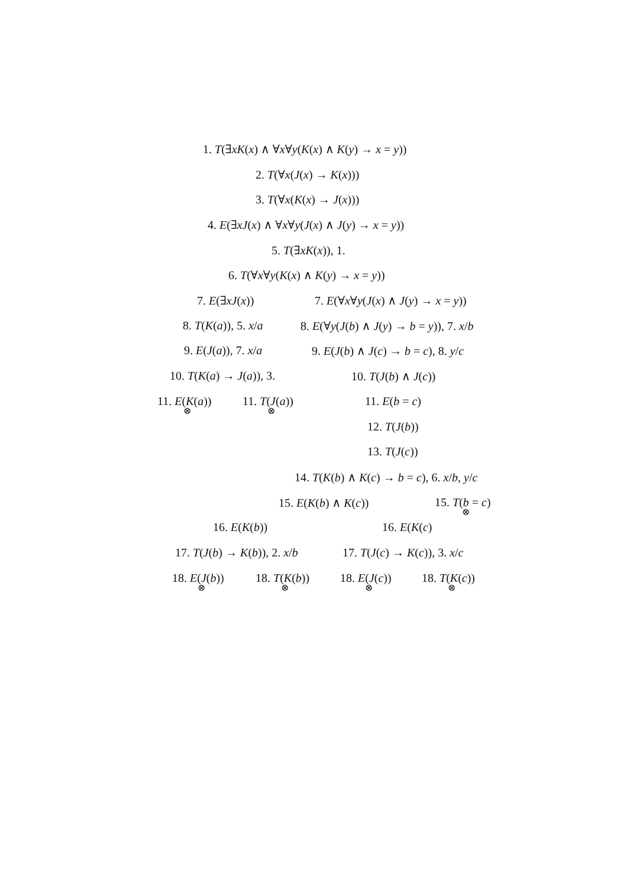1. T(∃xK(x) ∧ ∀x∀y(K(x) ∧ K(y) → x = y))
2. T(∀x(J(x) → K(x)))
3. T(∀x(K(x) → J(x)))
4. E(∃xJ(x) ∧ ∀x∀y(J(x) ∧ J(y) → x = y))
5. T(∃xK(x)), 1.
6. T(∀x∀y(K(x) ∧ K(y) → x = y))
7. E(∃xJ(x)) 7. E(∀x∀y(J(x) ∧ J(y) → x = y))
8. T(K(a)), 5. x/a 8. E(∀y(J(b) ∧ J(y) → b = y)), 7. x/b
9. E(J(a)), 7. x/a 9. E(J(b) ∧ J(c) → b = c), 8. y/c
10. T(K(a) → J(a)), 3. 10. T(J(b) ∧ J(c))
11. E(K(a))
⊗
11. T(J(a))
⊗
11. E(b = c)
12. T(J(b))
13. T(J(c))
14. T(K(b) ∧ K(c) → b = c), 6. x/b, y/c
15. E(K(b) ∧ K(c)) 15. T(b = c)
⊗
16. E(K(b)) 16. E(K(c)
17. T(J(b) → K(b)), 2. x/b 17. T(J(c) → K(c)), 3. x/c
18. E(J(b))
⊗
18. T(K(b))
⊗
18. E(J(c))
⊗
18. T(K(c))
⊗